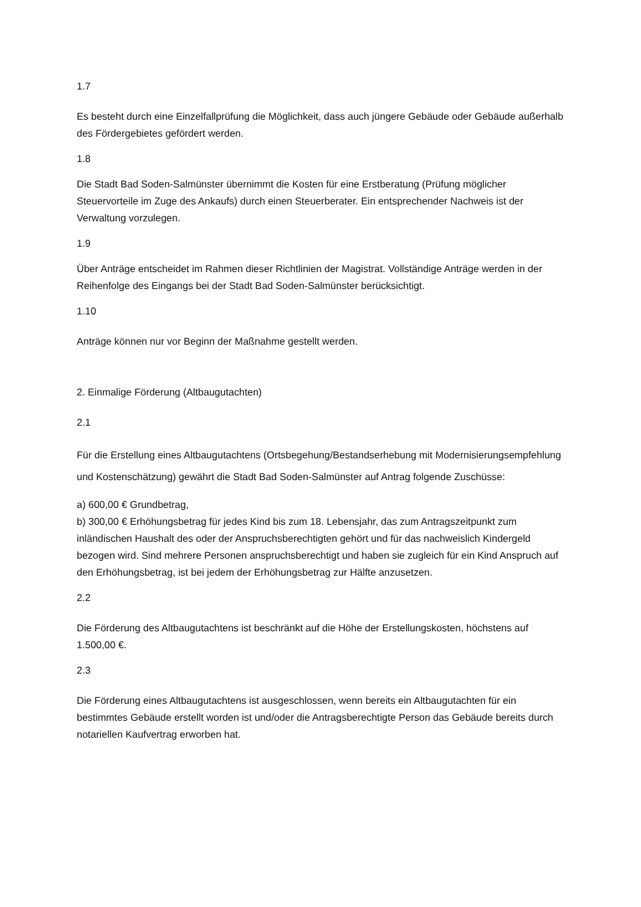1.7
Es besteht durch eine Einzelfallprüfung die Möglichkeit, dass auch jüngere Gebäude oder Gebäude außerhalb des Fördergebietes gefördert werden.
1.8
Die Stadt Bad Soden-Salmünster übernimmt die Kosten für eine Erstberatung (Prüfung möglicher Steuervorteile im Zuge des Ankaufs) durch einen Steuerberater. Ein entsprechender Nachweis ist der Verwaltung vorzulegen.
1.9
Über Anträge entscheidet im Rahmen dieser Richtlinien der Magistrat. Vollständige Anträge werden in der Reihenfolge des Eingangs bei der Stadt Bad Soden-Salmünster berücksichtigt.
1.10
Anträge können nur vor Beginn der Maßnahme gestellt werden.
2. Einmalige Förderung (Altbaugutachten)
2.1
Für die Erstellung eines Altbaugutachtens (Ortsbegehung/Bestandserhebung mit Modernisierungsempfehlung und Kostenschätzung) gewährt die Stadt Bad Soden-Salmünster auf Antrag folgende Zuschüsse:
a) 600,00 € Grundbetrag,
b) 300,00 € Erhöhungsbetrag für jedes Kind bis zum 18. Lebensjahr, das zum Antragszeitpunkt zum inländischen Haushalt des oder der Anspruchsberechtigten gehört und für das nachweislich Kindergeld bezogen wird. Sind mehrere Personen anspruchsberechtigt und haben sie zugleich für ein Kind Anspruch auf den Erhöhungsbetrag, ist bei jedem der Erhöhungsbetrag zur Hälfte anzusetzen.
2.2
Die Förderung des Altbaugutachtens ist beschränkt auf die Höhe der Erstellungskosten, höchstens auf 1.500,00 €.
2.3
Die Förderung eines Altbaugutachtens ist ausgeschlossen, wenn bereits ein Altbaugutachten für ein bestimmtes Gebäude erstellt worden ist und/oder die Antragsberechtigte Person das Gebäude bereits durch notariellen Kaufvertrag erworben hat.